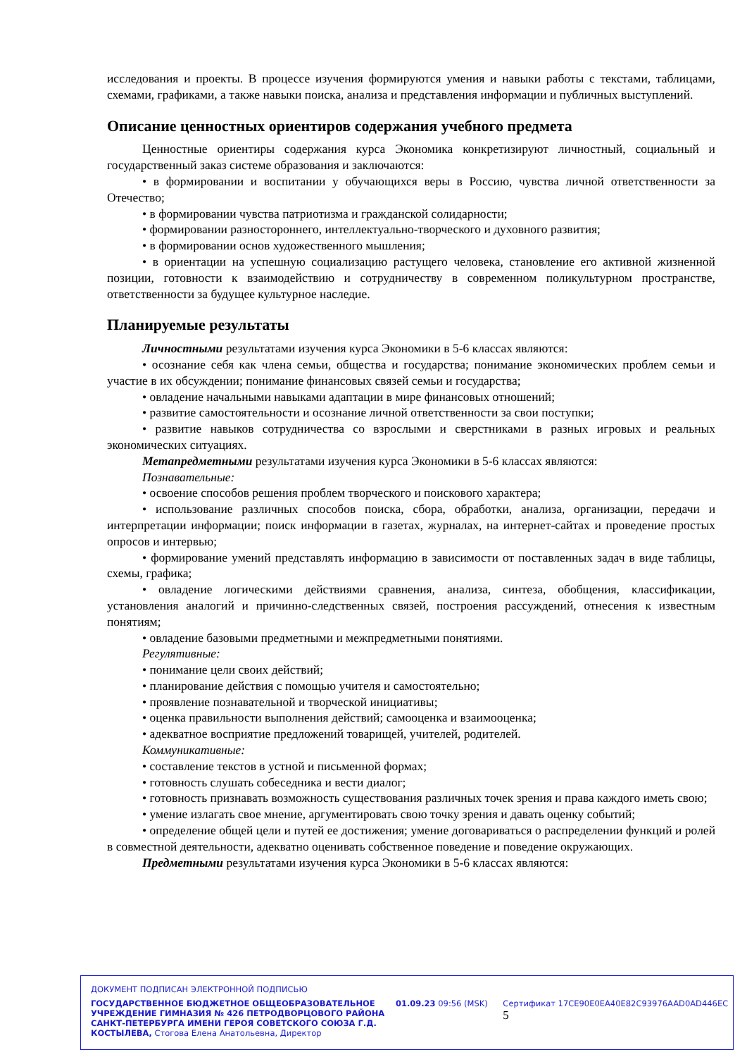исследования и проекты. В процессе изучения формируются умения и навыки работы с текстами, таблицами, схемами, графиками, а также навыки поиска, анализа и представления информации и публичных выступлений.
Описание ценностных ориентиров содержания учебного предмета
Ценностные ориентиры содержания курса Экономика конкретизируют личностный, социальный и государственный заказ системе образования и заключаются:
• в формировании и воспитании у обучающихся веры в Россию, чувства личной ответственности за Отечество;
• в формировании чувства патриотизма и гражданской солидарности;
• формировании разностороннего, интеллектуально-творческого и духовного развития;
• в формировании основ художественного мышления;
• в ориентации на успешную социализацию растущего человека, становление его активной жизненной позиции, готовности к взаимодействию и сотрудничеству в современном поликультурном пространстве, ответственности за будущее культурное наследие.
Планируемые результаты
Личностными результатами изучения курса Экономики в 5-6 классах являются:
• осознание себя как члена семьи, общества и государства; понимание экономических проблем семьи и участие в их обсуждении; понимание финансовых связей семьи и государства;
• овладение начальными навыками адаптации в мире финансовых отношений;
• развитие самостоятельности и осознание личной ответственности за свои поступки;
• развитие навыков сотрудничества со взрослыми и сверстниками в разных игровых и реальных экономических ситуациях.
Метапредметными результатами изучения курса Экономики в 5-6 классах являются:
Познавательные:
• освоение способов решения проблем творческого и поискового характера;
• использование различных способов поиска, сбора, обработки, анализа, организации, передачи и интерпретации информации; поиск информации в газетах, журналах, на интернет-сайтах и проведение простых опросов и интервью;
• формирование умений представлять информацию в зависимости от поставленных задач в виде таблицы, схемы, графика;
• овладение логическими действиями сравнения, анализа, синтеза, обобщения, классификации, установления аналогий и причинно-следственных связей, построения рассуждений, отнесения к известным понятиям;
• овладение базовыми предметными и межпредметными понятиями.
Регулятивные:
• понимание цели своих действий;
• планирование действия с помощью учителя и самостоятельно;
• проявление познавательной и творческой инициативы;
• оценка правильности выполнения действий; самооценка и взаимооценка;
• адекватное восприятие предложений товарищей, учителей, родителей.
Коммуникативные:
• составление текстов в устной и письменной формах;
• готовность слушать собеседника и вести диалог;
• готовность признавать возможность существования различных точек зрения и права каждого иметь свою;
• умение излагать свое мнение, аргументировать свою точку зрения и давать оценку событий;
• определение общей цели и путей ее достижения; умение договариваться о распределении функций и ролей в совместной деятельности, адекватно оценивать собственное поведение и поведение окружающих.
Предметными результатами изучения курса Экономики в 5-6 классах являются:
ДОКУМЕНТ ПОДПИСАН ЭЛЕКТРОННОЙ ПОДПИСЬЮ
ГОСУДАРСТВЕННОЕ БЮДЖЕТНОЕ ОБЩЕОБРАЗОВАТЕЛЬНОЕ УЧРЕЖДЕНИЕ ГИМНАЗИЯ № 426 ПЕТРОДВОРЦОВОГО РАЙОНА САНКТ-ПЕТЕРБУРГА ИМЕНИ ГЕРОЯ СОВЕТСКОГО СОЮЗА Г.Д. КОСТЫЛЕВА, Стогова Елена Анатольевна, Директор
01.09.23 09:56 (MSK) Сертификат 17CE90E0EA40E82C93976AAD0AD446EC 5